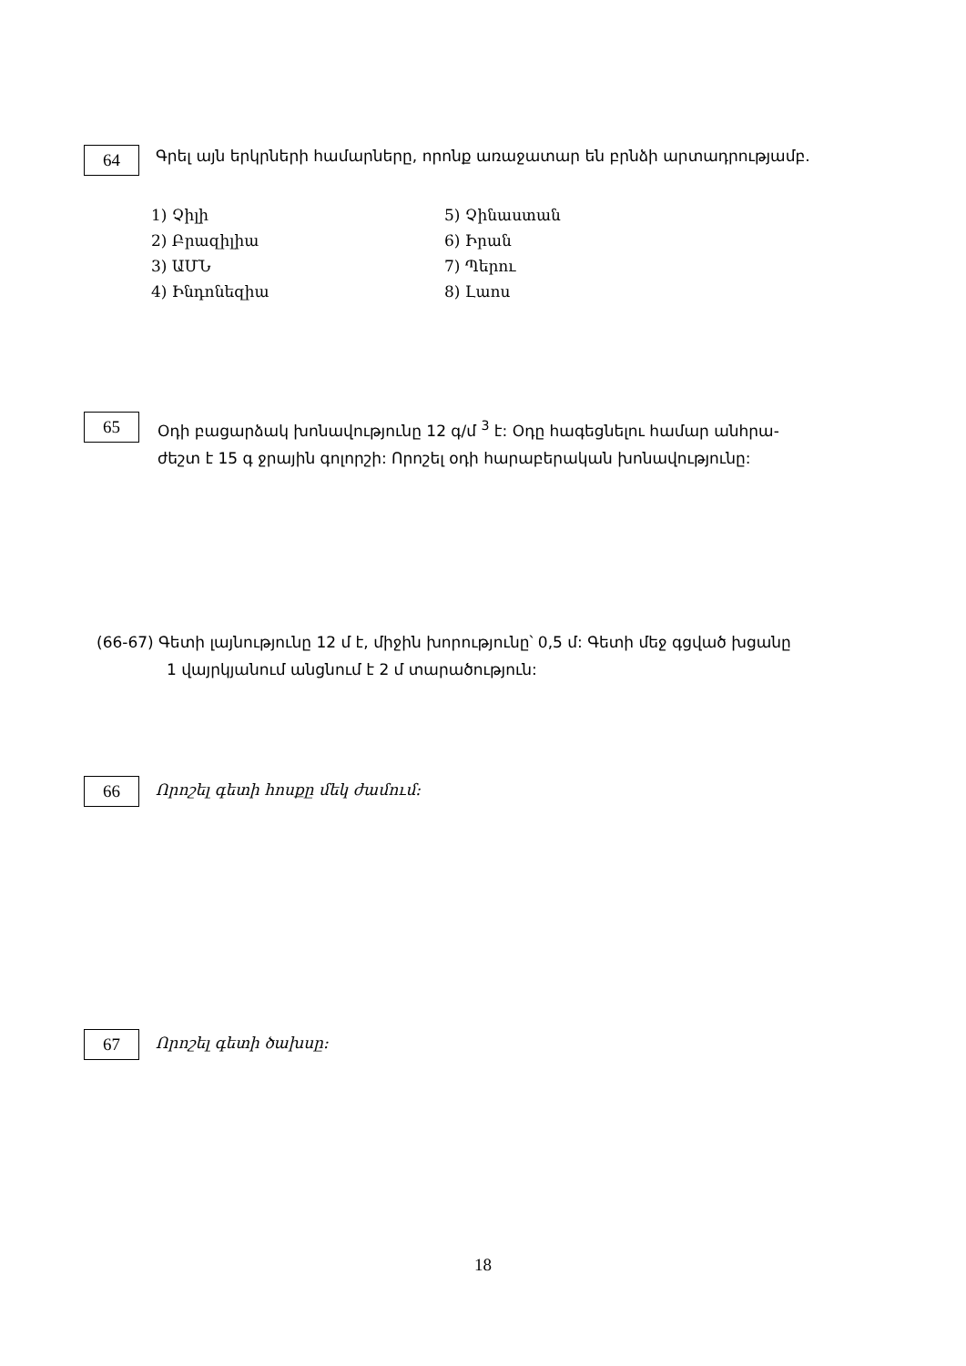64
Գրել այն երկրների համարները, որոնք առաջատար են բրնձի արտադրությամբ.
1) Չիլի
2) Բրազիլիա
3) ԱՄՆ
4) Ինդոնեզիա
5) Չինաստան
6) Իրան
7) Պերու
8) Լաոս
65
Օդի բացարձակ խոնավությունը 12 գ/մ <sup>3</sup> է: Օդը հագեցնելու համար անհրա-
ժեշտ է 15 գ ջրային գոլորշի: Որոշել օդի հարաբերական խոնավությունը:
(66-67) Գետի լայնությունը 12 մ է, միջին խորությունը՝ 0,5 մ: Գետի մեջ գցված խցանը
1 վայրկյանում անցնում է 2 մ տարածություն:
66
Որոշել գետի հոսքը մեկ ժամում:
67
Որոշել գետի ծախսը:
18